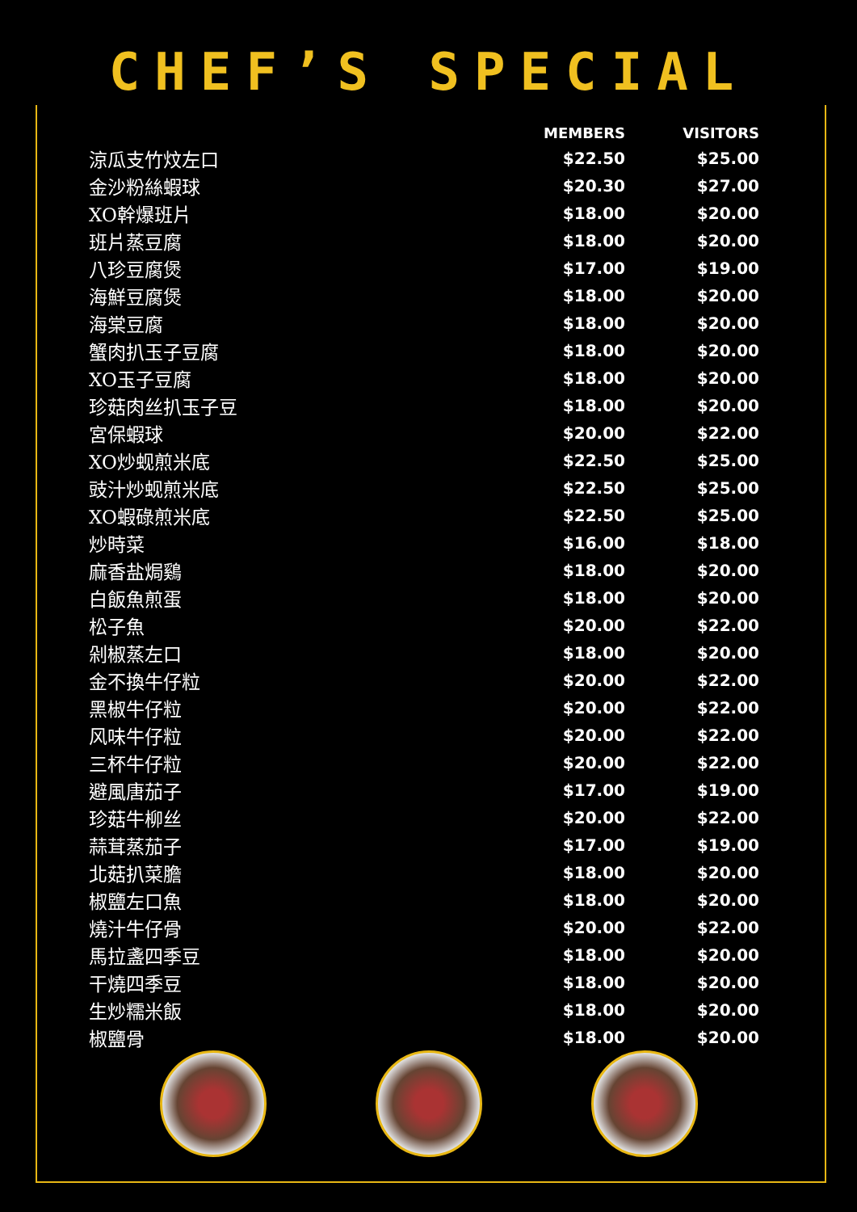CHEF’S SPECIAL
| | MEMBERS | VISITORS |
| --- | --- | --- |
| 涼瓜支竹炆左口 | $22.50 | $25.00 |
| 金沙粉絲蝦球 | $20.30 | $27.00 |
| XO幹爆班片 | $18.00 | $20.00 |
| 班片蒸豆腐 | $18.00 | $20.00 |
| 八珍豆腐煲 | $17.00 | $19.00 |
| 海鮮豆腐煲 | $18.00 | $20.00 |
| 海棠豆腐 | $18.00 | $20.00 |
| 蟹肉扒玉子豆腐 | $18.00 | $20.00 |
| XO玉子豆腐 | $18.00 | $20.00 |
| 珍菇肉丝扒玉子豆 | $18.00 | $20.00 |
| 宮保蝦球 | $20.00 | $22.00 |
| XO炒蚬煎米底 | $22.50 | $25.00 |
| 豉汁炒蚬煎米底 | $22.50 | $25.00 |
| XO蝦碌煎米底 | $22.50 | $25.00 |
| 炒時菜 | $16.00 | $18.00 |
| 麻香盐焗鷄 | $18.00 | $20.00 |
| 白飯魚煎蛋 | $18.00 | $20.00 |
| 松子魚 | $20.00 | $22.00 |
| 剁椒蒸左口 | $18.00 | $20.00 |
| 金不換牛仔粒 | $20.00 | $22.00 |
| 黑椒牛仔粒 | $20.00 | $22.00 |
| 风味牛仔粒 | $20.00 | $22.00 |
| 三杯牛仔粒 | $20.00 | $22.00 |
| 避風唐茄子 | $17.00 | $19.00 |
| 珍菇牛柳丝 | $20.00 | $22.00 |
| 蒜茸蒸茄子 | $17.00 | $19.00 |
| 北菇扒菜膽 | $18.00 | $20.00 |
| 椒鹽左口魚 | $18.00 | $20.00 |
| 燒汁牛仔骨 | $20.00 | $22.00 |
| 馬拉盞四季豆 | $18.00 | $20.00 |
| 干燒四季豆 | $18.00 | $20.00 |
| 生炒糯米飯 | $18.00 | $20.00 |
| 椒鹽骨 | $18.00 | $20.00 |